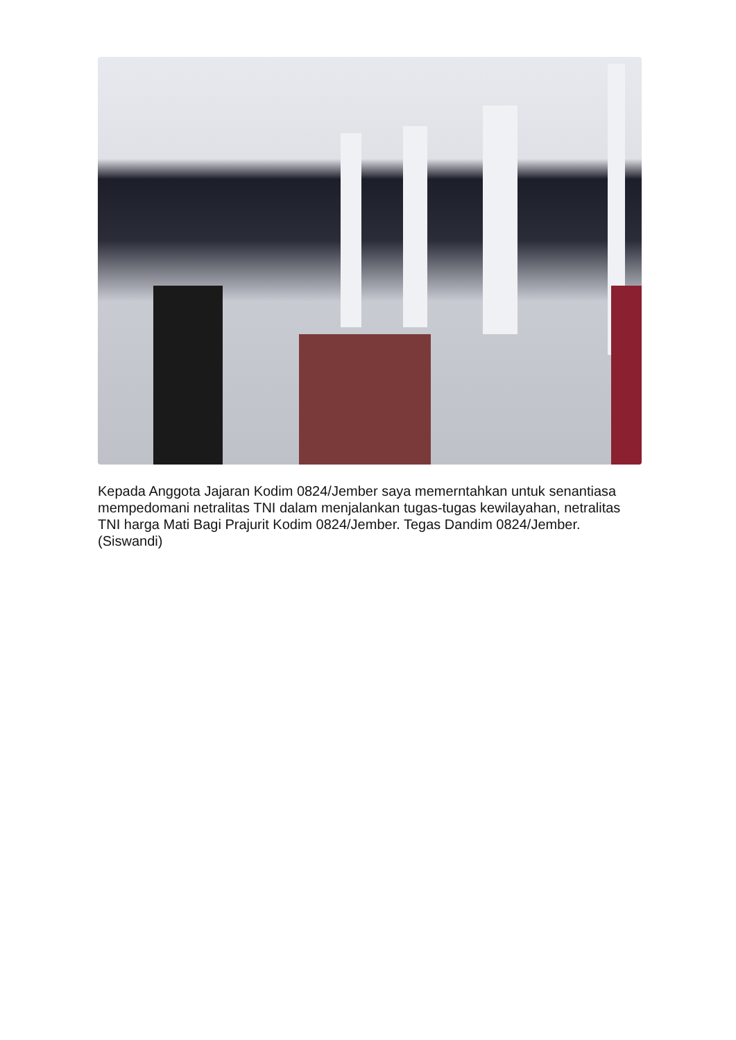Kepada Anggota Jajaran Kodim 0824/Jember saya memerntahkan untuk senantiasa mempedomani netralitas TNI dalam menjalankan tugas-tugas kewilayahan, netralitas TNI harga Mati Bagi Prajurit Kodim 0824/Jember. Tegas Dandim 0824/Jember. (Siswandi)